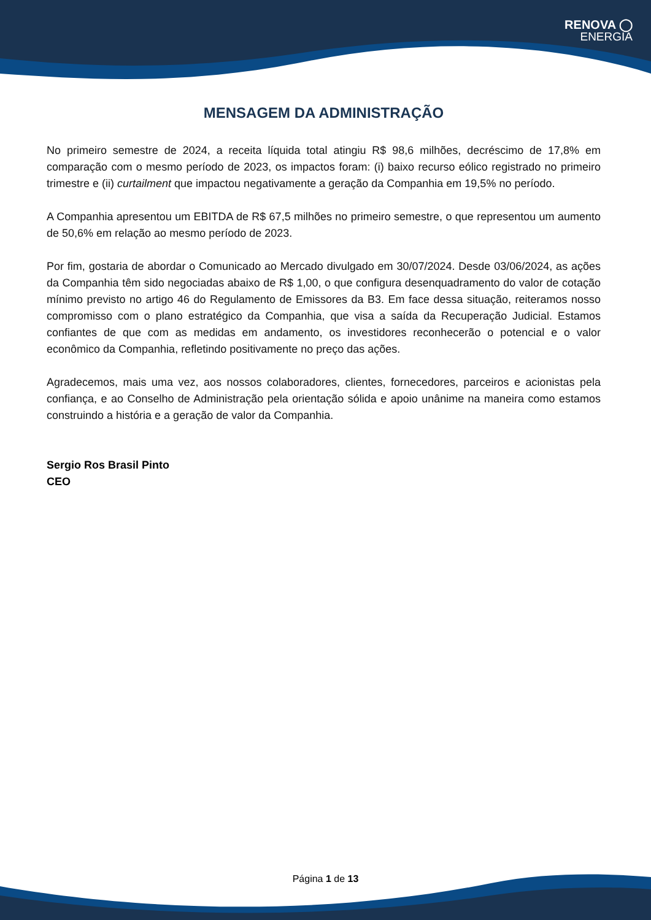RENOVA ◯
ENERGIA
MENSAGEM DA ADMINISTRAÇÃO
No primeiro semestre de 2024, a receita líquida total atingiu R$ 98,6 milhões, decréscimo de 17,8% em comparação com o mesmo período de 2023, os impactos foram: (i) baixo recurso eólico registrado no primeiro trimestre e (ii) curtailment que impactou negativamente a geração da Companhia em 19,5% no período.
A Companhia apresentou um EBITDA de R$ 67,5 milhões no primeiro semestre, o que representou um aumento de 50,6% em relação ao mesmo período de 2023.
Por fim, gostaria de abordar o Comunicado ao Mercado divulgado em 30/07/2024. Desde 03/06/2024, as ações da Companhia têm sido negociadas abaixo de R$ 1,00, o que configura desenquadramento do valor de cotação mínimo previsto no artigo 46 do Regulamento de Emissores da B3. Em face dessa situação, reiteramos nosso compromisso com o plano estratégico da Companhia, que visa a saída da Recuperação Judicial. Estamos confiantes de que com as medidas em andamento, os investidores reconhecerão o potencial e o valor econômico da Companhia, refletindo positivamente no preço das ações.
Agradecemos, mais uma vez, aos nossos colaboradores, clientes, fornecedores, parceiros e acionistas pela confiança, e ao Conselho de Administração pela orientação sólida e apoio unânime na maneira como estamos construindo a história e a geração de valor da Companhia.
Sergio Ros Brasil Pinto
CEO
Página 1 de 13